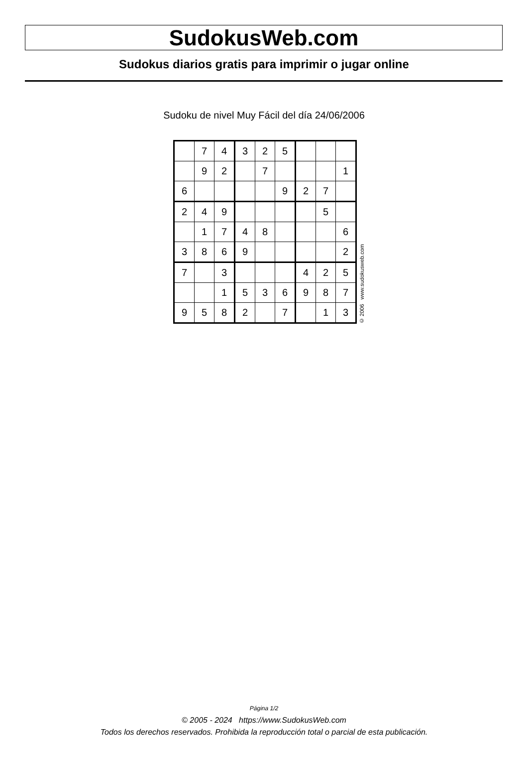SudokusWeb.com
Sudokus diarios gratis para imprimir o jugar online
Sudoku de nivel Muy Fácil del día 24/06/2006
| | 7 | 4 | 3 | 2 | 5 | | | |
| | 9 | 2 | | 7 | | | | 1 |
| 6 | | | | | 9 | 2 | 7 | |
| 2 | 4 | 9 | | | | | 5 | |
| | 1 | 7 | 4 | 8 | | | | 6 |
| 3 | 8 | 6 | 9 | | | | | 2 |
| 7 | | 3 | | | | 4 | 2 | 5 |
| | | 1 | 5 | 3 | 6 | 9 | 8 | 7 |
| 9 | 5 | 8 | 2 | | 7 | | 1 | 3 |
© 2006 www.sudokusweb.com
Página 1/2
© 2005 - 2024 https://www.SudokusWeb.com
Todos los derechos reservados. Prohibida la reproducción total o parcial de esta publicación.